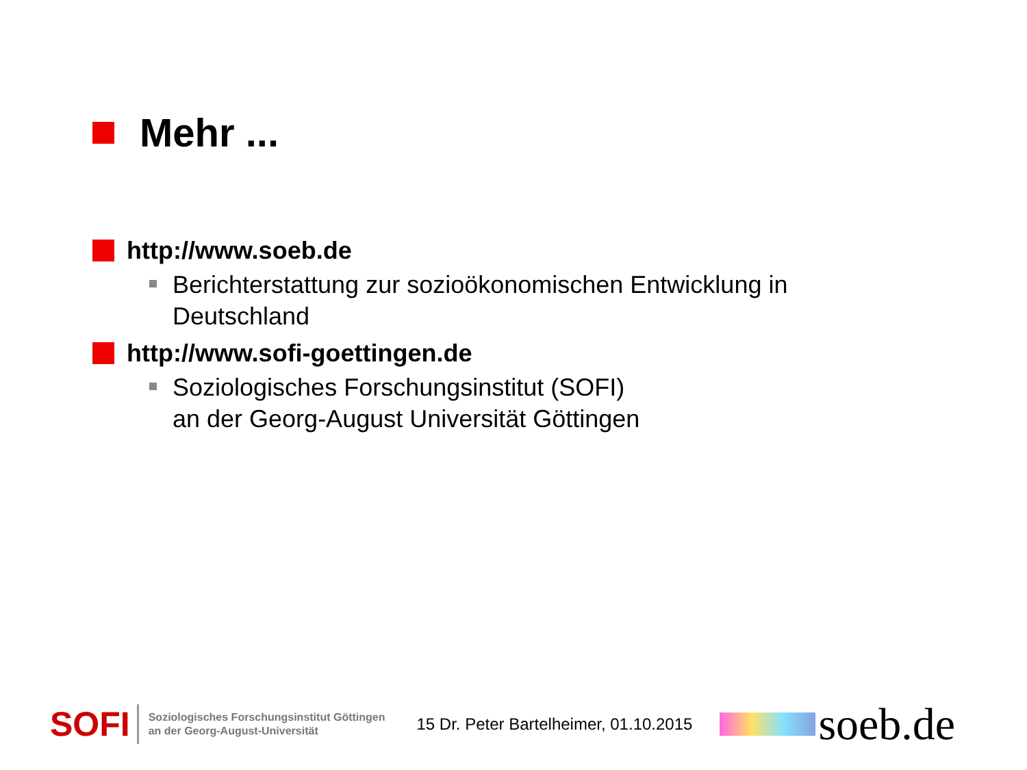Mehr ...
http://www.soeb.de
Berichterstattung zur sozioökonomischen Entwicklung in
Deutschland
http://www.sofi-goettingen.de
Soziologisches Forschungsinstitut (SOFI)
an der Georg-August Universität Göttingen
SOFI
Soziologisches Forschungsinstitut Göttingen
an der Georg-August-Universität
15 Dr. Peter Bartelheimer, 01.10.2015
soeb.de